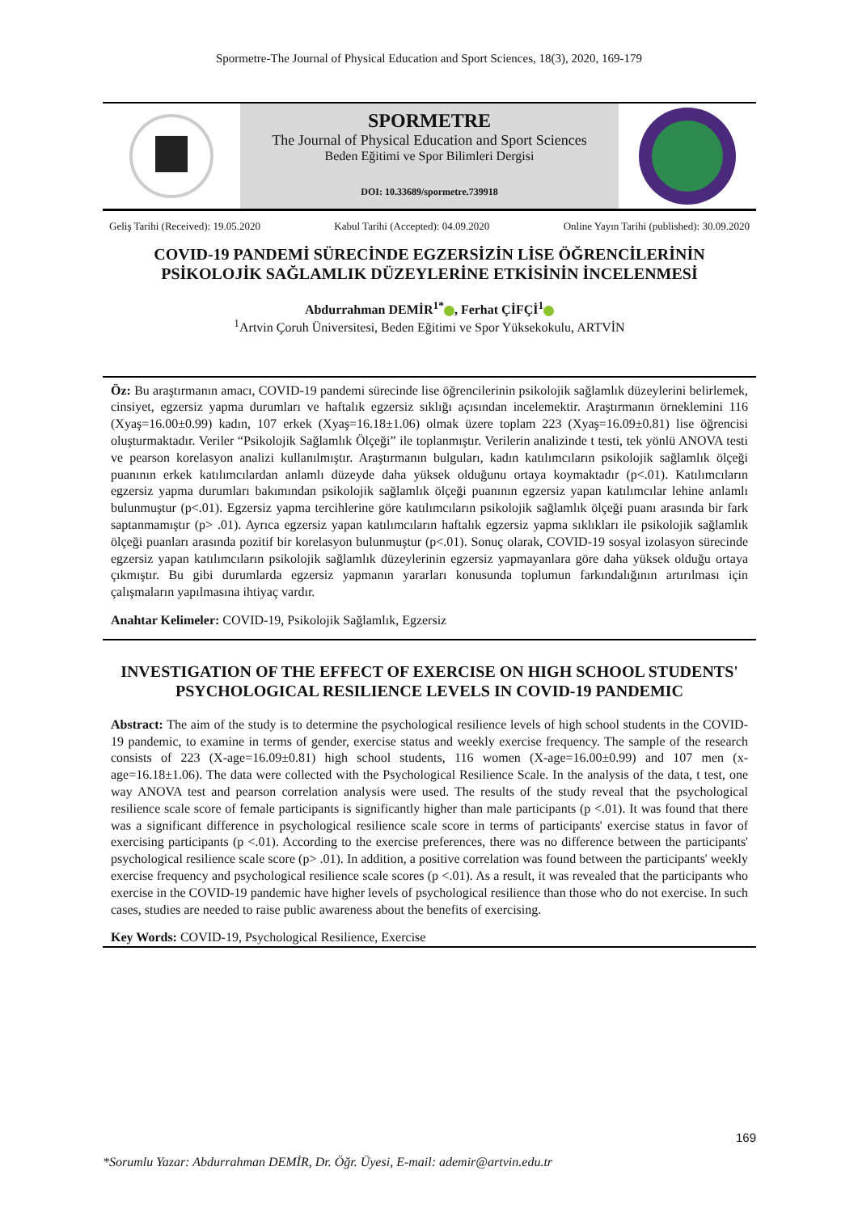Spormetre-The Journal of Physical Education and Sport Sciences, 18(3), 2020, 169-179
SPORMETRE
The Journal of Physical Education and Sport Sciences
Beden Eğitimi ve Spor Bilimleri Dergisi
DOI: 10.33689/spormetre.739918
Geliş Tarihi (Received): 19.05.2020 Kabul Tarihi (Accepted): 04.09.2020 Online Yayın Tarihi (published): 30.09.2020
COVID-19 PANDEMİ SÜRECİNDE EGZERSİZİN LİSE ÖĞRENCİLERİNİN PSİKOLOJİK SAĞLAMLIK DÜZEYLERİNE ETKİSİNİN İNCELENMESİ
Abdurrahman DEMİR<sup>1*</sup> , Ferhat ÇİFÇİ<sup>1</sup>
<sup>1</sup> Artvin Çoruh Üniversitesi, Beden Eğitimi ve Spor Yüksekokulu, ARTVİN
Öz: Bu araştırmanın amacı, COVID-19 pandemi sürecinde lise öğrencilerinin psikolojik sağlamlık düzeylerini belirlemek, cinsiyet, egzersiz yapma durumları ve haftalık egzersiz sıklığı açısından incelemektir. Araştırmanın örneklemini 116 (Xyaş=16.00±0.99) kadın, 107 erkek (Xyaş=16.18±1.06) olmak üzere toplam 223 (Xyaş=16.09±0.81) lise öğrencisi oluşturmaktadır. Veriler “Psikolojik Sağlamlık Ölçeği” ile toplanmıştır. Verilerin analizinde t testi, tek yönlü ANOVA testi ve pearson korelasyon analizi kullanılmıştır. Araştırmanın bulguları, kadın katılımcıların psikolojik sağlamlık ölçeği puanının erkek katılımcılardan anlamlı düzeyde daha yüksek olduğunu ortaya koymaktadır (p<.01). Katılımcıların egzersiz yapma durumları bakımından psikolojik sağlamlık ölçeği puanının egzersiz yapan katılımcılar lehine anlamlı bulunmuştur (p<.01). Egzersiz yapma tercihlerine göre katılımcıların psikolojik sağlamlık ölçeği puanı arasında bir fark saptanmamıştır (p> .01). Ayrıca egzersiz yapan katılımcıların haftalık egzersiz yapma sıklıkları ile psikolojik sağlamlık ölçeği puanları arasında pozitif bir korelasyon bulunmuştur (p<.01). Sonuç olarak, COVID-19 sosyal izolasyon sürecinde egzersiz yapan katılımcıların psikolojik sağlamlık düzeylerinin egzersiz yapmayanlara göre daha yüksek olduğu ortaya çıkmıştır. Bu gibi durumlarda egzersiz yapmanın yararları konusunda toplumun farkındalığının artırılması için çalışmaların yapılmasına ihtiyaç vardır.
Anahtar Kelimeler: COVID-19, Psikolojik Sağlamlık, Egzersiz
INVESTIGATION OF THE EFFECT OF EXERCISE ON HIGH SCHOOL STUDENTS' PSYCHOLOGICAL RESILIENCE LEVELS IN COVID-19 PANDEMIC
Abstract: The aim of the study is to determine the psychological resilience levels of high school students in the COVID-19 pandemic, to examine in terms of gender, exercise status and weekly exercise frequency. The sample of the research consists of 223 (X-age=16.09±0.81) high school students, 116 women (X-age=16.00±0.99) and 107 men (x-age=16.18±1.06). The data were collected with the Psychological Resilience Scale. In the analysis of the data, t test, one way ANOVA test and pearson correlation analysis were used. The results of the study reveal that the psychological resilience scale score of female participants is significantly higher than male participants (p <.01). It was found that there was a significant difference in psychological resilience scale score in terms of participants' exercise status in favor of exercising participants (p <.01). According to the exercise preferences, there was no difference between the participants' psychological resilience scale score (p> .01). In addition, a positive correlation was found between the participants' weekly exercise frequency and psychological resilience scale scores (p <.01). As a result, it was revealed that the participants who exercise in the COVID-19 pandemic have higher levels of psychological resilience than those who do not exercise. In such cases, studies are needed to raise public awareness about the benefits of exercising.
Key Words: COVID-19, Psychological Resilience, Exercise
169
*Sorumlu Yazar: Abdurrahman DEMİR, Dr. Öğr. Üyesi, E-mail: ademir@artvin.edu.tr